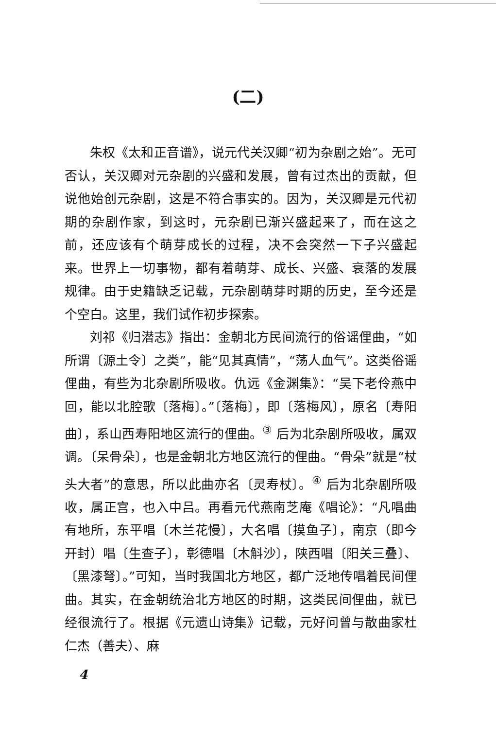(二)
朱权《太和正音谱》，说元代关汉卿“初为杂剧之始”。无可否认，关汉卿对元杂剧的兴盛和发展，曾有过杰出的贡献，但说他始创元杂剧，这是不符合事实的。因为，关汉卿是元代初期的杂剧作家，到这时，元杂剧已渐兴盛起来了，而在这之前，还应该有个萌芽成长的过程，决不会突然一下子兴盛起来。世界上一切事物，都有着萌芽、成长、兴盛、衰落的发展规律。由于史籍缺乏记载，元杂剧萌芽时期的历史，至今还是个空白。这里，我们试作初步探索。
刘祁《归潜志》指出：金朝北方民间流行的俗谣俚曲，“如所谓〔源土令〕之类”，能“见其真情”，“荡人血气”。这类俗谣俚曲，有些为北杂剧所吸收。仇远《金渊集》：“吴下老伶燕中回，能以北腔歌〔落梅〕。”〔落梅〕，即〔落梅风〕，原名〔寿阳曲〕，系山西寿阳地区流行的俚曲。<sup>③</sup> 后为北杂剧所吸收，属双调。〔呆骨朵〕，也是金朝北方地区流行的俚曲。“骨朵”就是“杖头大者”的意思，所以此曲亦名〔灵寿杖〕。<sup>④</sup> 后为北杂剧所吸收，属正宫，也入中吕。再看元代燕南芝庵《唱论》：“凡唱曲有地所，东平唱〔木兰花慢〕，大名唱〔摸鱼子〕，南京（即今开封）唱〔生查子〕，彰德唱〔木斛沙〕，陕西唱〔阳关三叠〕、〔黑漆弩〕。”可知，当时我国北方地区，都广泛地传唱着民间俚曲。其实，在金朝统治北方地区的时期，这类民间俚曲，就已经很流行了。根据《元遗山诗集》记载，元好问曾与散曲家杜仁杰（善夫）、麻
4